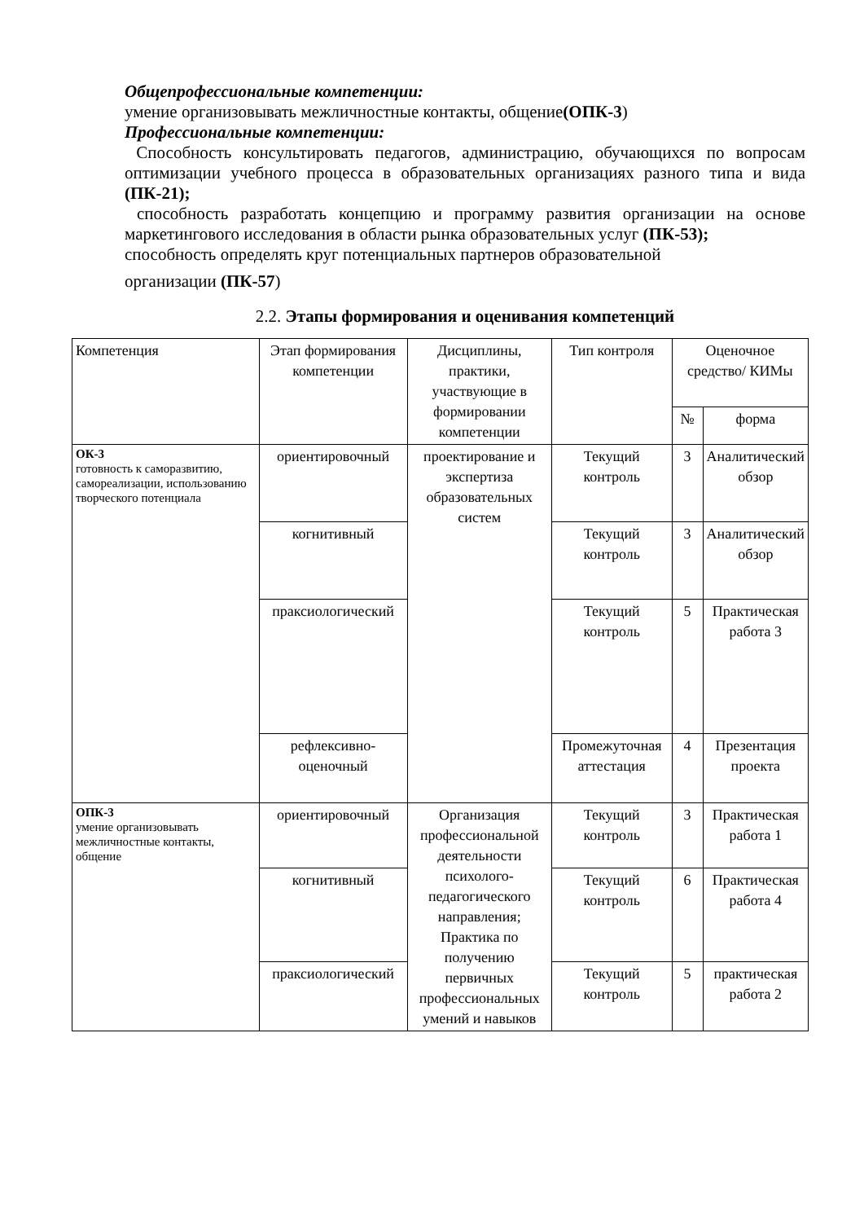Общепрофессиональные компетенции:
умение организовывать межличностные контакты, общение(ОПК-3)
Профессиональные компетенции:
Способность консультировать педагогов, администрацию, обучающихся по вопросам оптимизации учебного процесса в образовательных организациях разного типа и вида (ПК-21);
способность разработать концепцию и программу развития организации на основе маркетингового исследования в области рынка образовательных услуг (ПК-53);
способность определять круг потенциальных партнеров образовательной
организации (ПК-57)
2.2. Этапы формирования и оценивания компетенций
| Компетенция | Этап формирования компетенции | Дисциплины, практики, участвующие в формировании компетенции | Тип контроля | Оценочное средство/ КИМы | |
| | | | | № | форма |
| ОК-3 готовность к саморазвитию, самореализации, использованию творческого потенциала | ориентировочный | проектирование и экспертиза образовательных систем | Текущий контроль | 3 | Аналитический обзор |
| | когнитивный | | Текущий контроль | 3 | Аналитический обзор |
| | праксиологический | | Текущий контроль | 5 | Практическая работа 3 |
| | рефлексивно-оценочный | | Промежуточная аттестация | 4 | Презентация проекта |
| ОПК-3 умение организовывать межличностные контакты, общение | ориентировочный | Организация профессиональной деятельности психолого-педагогического направления; Практика по получению первичных профессиональных умений и навыков | Текущий контроль | 3 | Практическая работа 1 |
| | когнитивный | | Текущий контроль | 6 | Практическая работа 4 |
| | праксиологический | | Текущий контроль | 5 | практическая работа 2 |